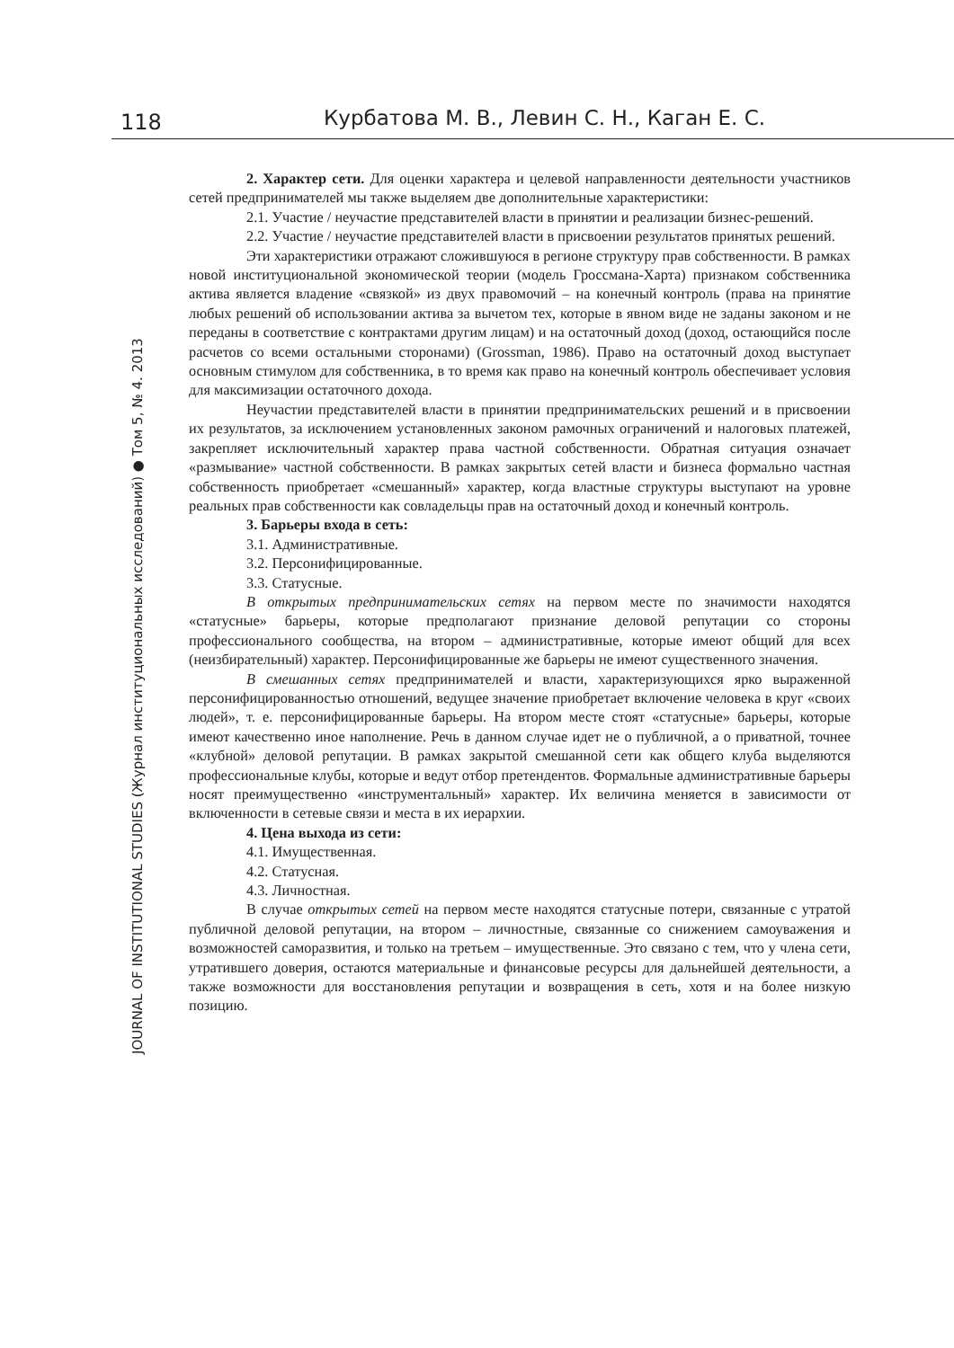118 Курбатова М. В., Левин С. Н., Каган Е. С.
JOURNAL OF INSTITUTIONAL STUDIES (Журнал институциональных исследований) ● Том 5, № 4. 2013
2. Характер сети. Для оценки характера и целевой направленности деятельности участников сетей предпринимателей мы также выделяем две дополнительные характеристики:
2.1. Участие / неучастие представителей власти в принятии и реализации бизнес-решений.
2.2. Участие / неучастие представителей власти в присвоении результатов принятых решений.
Эти характеристики отражают сложившуюся в регионе структуру прав собственности. В рамках новой институциональной экономической теории (модель Гроссмана-Харта) признаком собственника актива является владение «связкой» из двух правомочий – на конечный контроль (права на принятие любых решений об использовании актива за вычетом тех, которые в явном виде не заданы законом и не переданы в соответствие с контрактами другим лицам) и на остаточный доход (доход, остающийся после расчетов со всеми остальными сторонами) (Grossman, 1986). Право на остаточный доход выступает основным стимулом для собственника, в то время как право на конечный контроль обеспечивает условия для максимизации остаточного дохода.
Неучастии представителей власти в принятии предпринимательских решений и в присвоении их результатов, за исключением установленных законом рамочных ограничений и налоговых платежей, закрепляет исключительный характер права частной собственности. Обратная ситуация означает «размывание» частной собственности. В рамках закрытых сетей власти и бизнеса формально частная собственность приобретает «смешанный» характер, когда властные структуры выступают на уровне реальных прав собственности как совладельцы прав на остаточный доход и конечный контроль.
3. Барьеры входа в сеть:
3.1. Административные.
3.2. Персонифицированные.
3.3. Статусные.
В открытых предпринимательских сетях на первом месте по значимости находятся «статусные» барьеры, которые предполагают признание деловой репутации со стороны профессионального сообщества, на втором – административные, которые имеют общий для всех (неизбирательный) характер. Персонифицированные же барьеры не имеют существенного значения.
В смешанных сетях предпринимателей и власти, характеризующихся ярко выраженной персонифицированностью отношений, ведущее значение приобретает включение человека в круг «своих людей», т. е. персонифицированные барьеры. На втором месте стоят «статусные» барьеры, которые имеют качественно иное наполнение. Речь в данном случае идет не о публичной, а о приватной, точнее «клубной» деловой репутации. В рамках закрытой смешанной сети как общего клуба выделяются профессиональные клубы, которые и ведут отбор претендентов. Формальные административные барьеры носят преимущественно «инструментальный» характер. Их величина меняется в зависимости от включенности в сетевые связи и места в их иерархии.
4. Цена выхода из сети:
4.1. Имущественная.
4.2. Статусная.
4.3. Личностная.
В случае открытых сетей на первом месте находятся статусные потери, связанные с утратой публичной деловой репутации, на втором – личностные, связанные со снижением самоуважения и возможностей саморазвития, и только на третьем – имущественные. Это связано с тем, что у члена сети, утратившего доверия, остаются материальные и финансовые ресурсы для дальнейшей деятельности, а также возможности для восстановления репутации и возвращения в сеть, хотя и на более низкую позицию.